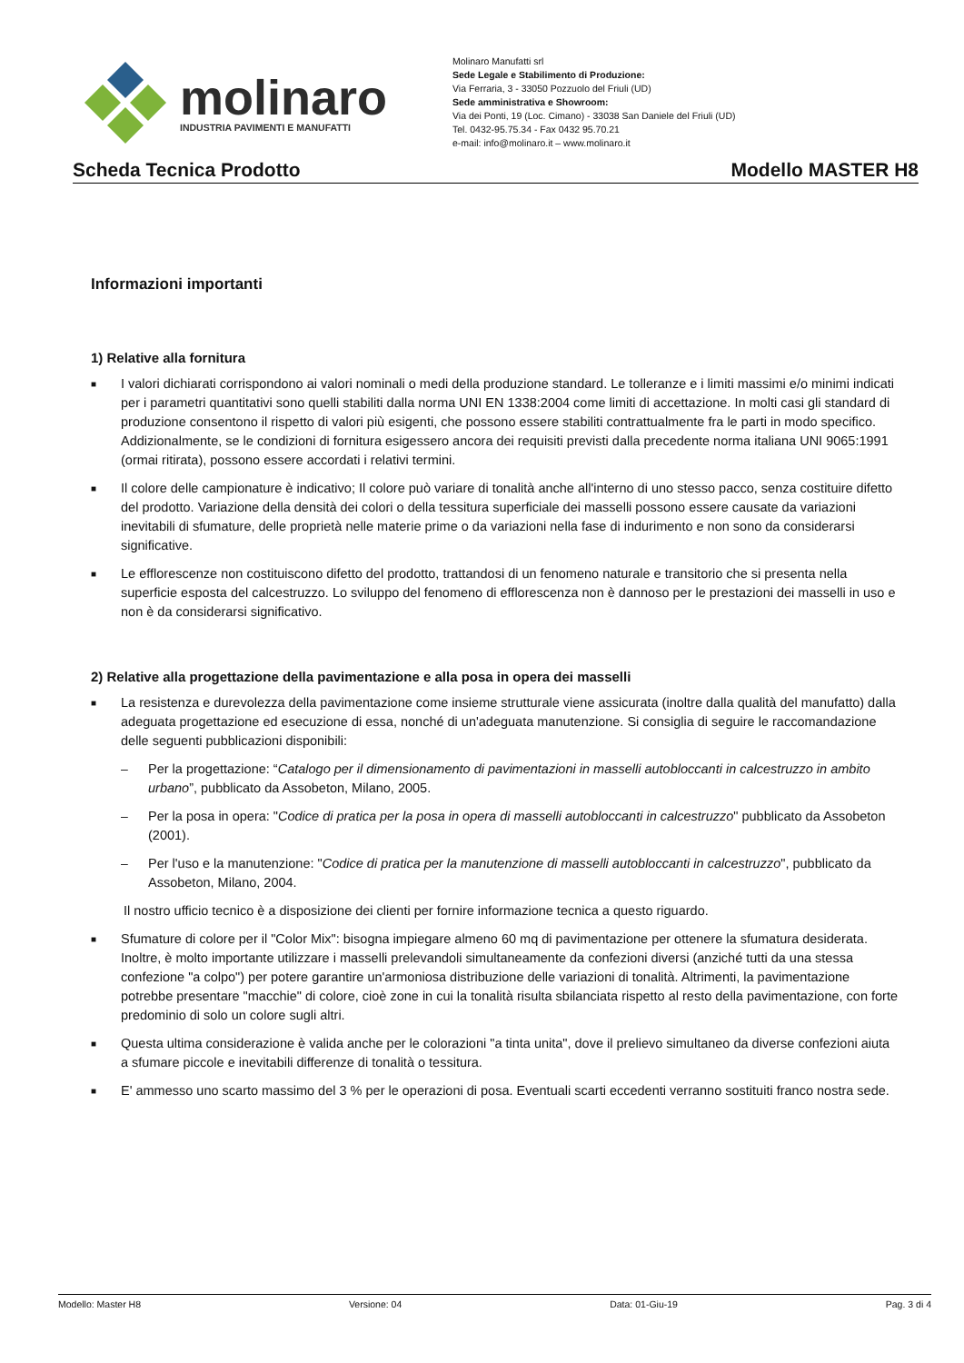molinaro
INDUSTRIA PAVIMENTI E MANUFATTI
Molinaro Manufatti srl
Sede Legale e Stabilimento di Produzione:
Via Ferraria, 3 - 33050 Pozzuolo del Friuli (UD)
Sede amministrativa e Showroom:
Via dei Ponti, 19 (Loc. Cimano) - 33038 San Daniele del Friuli (UD)
Tel. 0432-95.75.34 - Fax 0432 95.70.21
e-mail: info@molinaro.it – www.molinaro.it
Scheda Tecnica Prodotto Modello MASTER H8
Informazioni importanti
1) Relative alla fornitura
■ I valori dichiarati corrispondono ai valori nominali o medi della produzione standard. Le tolleranze e i limiti massimi e/o minimi indicati per i parametri quantitativi sono quelli stabiliti dalla norma UNI EN 1338:2004 come limiti di accettazione. In molti casi gli standard di produzione consentono il rispetto di valori più esigenti, che possono essere stabiliti contrattualmente fra le parti in modo specifico. Addizionalmente, se le condizioni di fornitura esigessero ancora dei requisiti previsti dalla precedente norma italiana UNI 9065:1991 (ormai ritirata), possono essere accordati i relativi termini.
■ Il colore delle campionature è indicativo; Il colore può variare di tonalità anche all'interno di uno stesso pacco, senza costituire difetto del prodotto. Variazione della densità dei colori o della tessitura superficiale dei masselli possono essere causate da variazioni inevitabili di sfumature, delle proprietà nelle materie prime o da variazioni nella fase di indurimento e non sono da considerarsi significative.
■ Le efflorescenze non costituiscono difetto del prodotto, trattandosi di un fenomeno naturale e transitorio che si presenta nella superficie esposta del calcestruzzo. Lo sviluppo del fenomeno di efflorescenza non è dannoso per le prestazioni dei masselli in uso e non è da considerarsi significativo.
2) Relative alla progettazione della pavimentazione e alla posa in opera dei masselli
■ La resistenza e durevolezza della pavimentazione come insieme strutturale viene assicurata (inoltre dalla qualità del manufatto) dalla adeguata progettazione ed esecuzione di essa, nonché di un'adeguata manutenzione. Si consiglia di seguire le raccomandazione delle seguenti pubblicazioni disponibili:
– Per la progettazione: “Catalogo per il dimensionamento di pavimentazioni in masselli autobloccanti in calcestruzzo in ambito urbano”, pubblicato da Assobeton, Milano, 2005.
– Per la posa in opera: "Codice di pratica per la posa in opera di masselli autobloccanti in calcestruzzo" pubblicato da Assobeton (2001).
– Per l'uso e la manutenzione: "Codice di pratica per la manutenzione di masselli autobloccanti in calcestruzzo", pubblicato da Assobeton, Milano, 2004.
Il nostro ufficio tecnico è a disposizione dei clienti per fornire informazione tecnica a questo riguardo.
■ Sfumature di colore per il "Color Mix": bisogna impiegare almeno 60 mq di pavimentazione per ottenere la sfumatura desiderata. Inoltre, è molto importante utilizzare i masselli prelevandoli simultaneamente da confezioni diversi (anziché tutti da una stessa confezione "a colpo") per potere garantire un'armoniosa distribuzione delle variazioni di tonalità. Altrimenti, la pavimentazione potrebbe presentare "macchie" di colore, cioè zone in cui la tonalità risulta sbilanciata rispetto al resto della pavimentazione, con forte predominio di solo un colore sugli altri.
■ Questa ultima considerazione è valida anche per le colorazioni "a tinta unita", dove il prelievo simultaneo da diverse confezioni aiuta a sfumare piccole e inevitabili differenze di tonalità o tessitura.
■ E' ammesso uno scarto massimo del 3 % per le operazioni di posa. Eventuali scarti eccedenti verranno sostituiti franco nostra sede.
Modello: Master H8 Versione: 04 Data: 01-Giu-19 Pag. 3 di 4